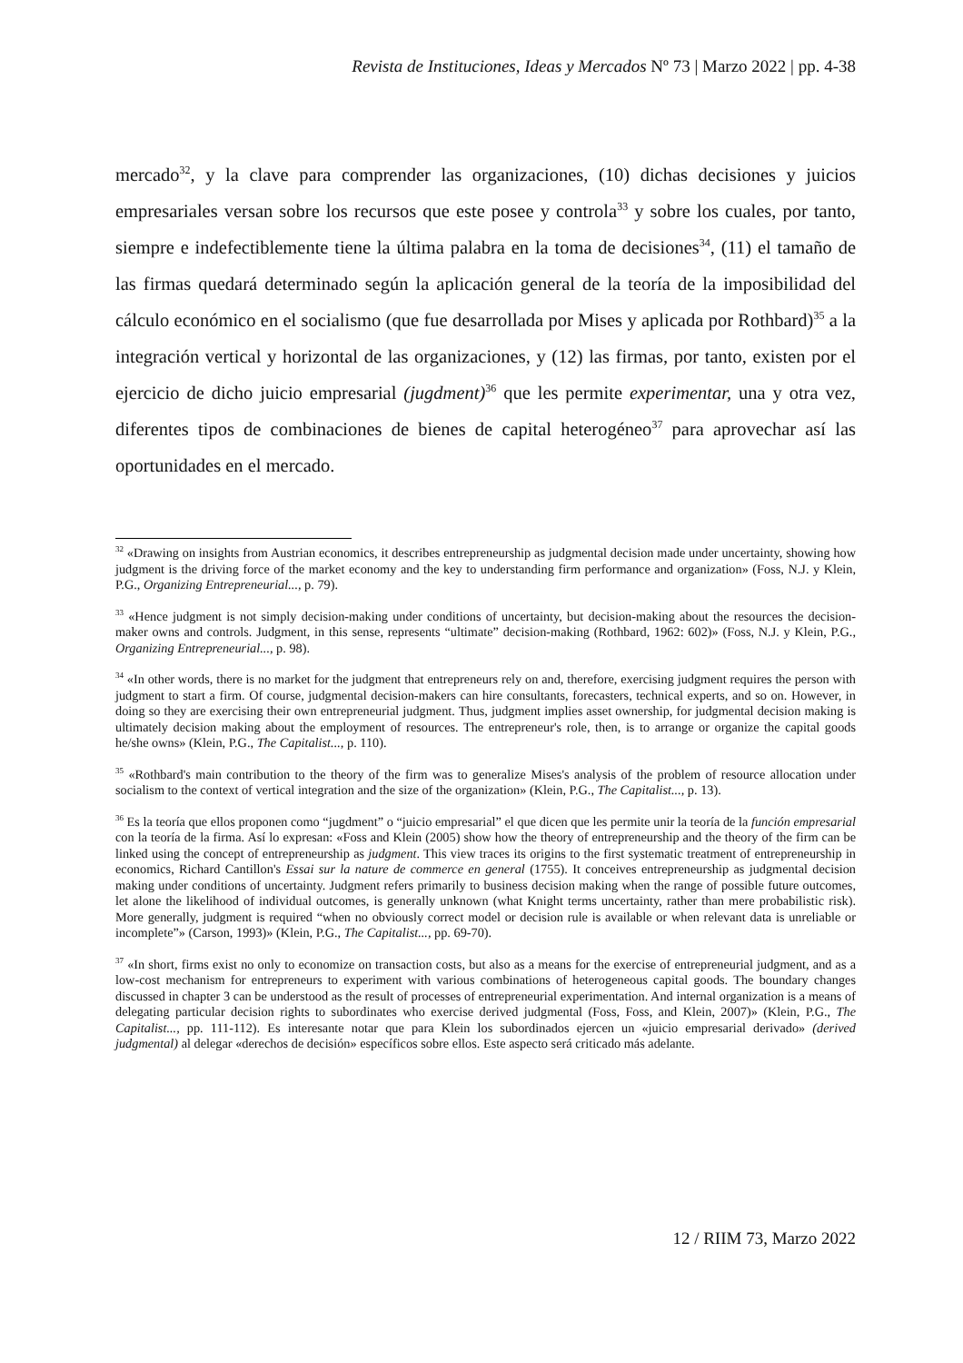Revista de Instituciones, Ideas y Mercados Nº 73 | Marzo 2022 | pp. 4-38
mercado<sup>32</sup>, y la clave para comprender las organizaciones, (10) dichas decisiones y juicios empresariales versan sobre los recursos que este posee y controla<sup>33</sup> y sobre los cuales, por tanto, siempre e indefectiblemente tiene la última palabra en la toma de decisiones<sup>34</sup>, (11) el tamaño de las firmas quedará determinado según la aplicación general de la teoría de la imposibilidad del cálculo económico en el socialismo (que fue desarrollada por Mises y aplicada por Rothbard)<sup>35</sup> a la integración vertical y horizontal de las organizaciones, y (12) las firmas, por tanto, existen por el ejercicio de dicho juicio empresarial (jugdment)<sup>36</sup> que les permite experimentar, una y otra vez, diferentes tipos de combinaciones de bienes de capital heterogéneo<sup>37</sup> para aprovechar así las oportunidades en el mercado.
<sup>32</sup> «Drawing on insights from Austrian economics, it describes entrepreneurship as judgmental decision made under uncertainty, showing how judgment is the driving force of the market economy and the key to understanding firm performance and organization» (Foss, N.J. y Klein, P.G., Organizing Entrepreneurial..., p. 79).
<sup>33</sup> «Hence judgment is not simply decision-making under conditions of uncertainty, but decision-making about the resources the decision-maker owns and controls. Judgment, in this sense, represents “ultimate” decision-making (Rothbard, 1962: 602)» (Foss, N.J. y Klein, P.G., Organizing Entrepreneurial..., p. 98).
<sup>34</sup> «In other words, there is no market for the judgment that entrepreneurs rely on and, therefore, exercising judgment requires the person with judgment to start a firm. Of course, judgmental decision-makers can hire consultants, forecasters, technical experts, and so on. However, in doing so they are exercising their own entrepreneurial judgment. Thus, judgment implies asset ownership, for judgmental decision making is ultimately decision making about the employment of resources. The entrepreneur's role, then, is to arrange or organize the capital goods he/she owns» (Klein, P.G., The Capitalist..., p. 110).
<sup>35</sup> «Rothbard's main contribution to the theory of the firm was to generalize Mises's analysis of the problem of resource allocation under socialism to the context of vertical integration and the size of the organization» (Klein, P.G., The Capitalist..., p. 13).
<sup>36</sup> Es la teoría que ellos proponen como “jugdment” o “juicio empresarial” el que dicen que les permite unir la teoría de la función empresarial con la teoría de la firma. Así lo expresan: «Foss and Klein (2005) show how the theory of entrepreneurship and the theory of the firm can be linked using the concept of entrepreneurship as judgment. This view traces its origins to the first systematic treatment of entrepreneurship in economics, Richard Cantillon's Essai sur la nature de commerce en general (1755). It conceives entrepreneurship as judgmental decision making under conditions of uncertainty. Judgment refers primarily to business decision making when the range of possible future outcomes, let alone the likelihood of individual outcomes, is generally unknown (what Knight terms uncertainty, rather than mere probabilistic risk). More generally, judgment is required “when no obviously correct model or decision rule is available or when relevant data is unreliable or incomplete”» (Carson, 1993)» (Klein, P.G., The Capitalist..., pp. 69-70).
<sup>37</sup> «In short, firms exist no only to economize on transaction costs, but also as a means for the exercise of entrepreneurial judgment, and as a low-cost mechanism for entrepreneurs to experiment with various combinations of heterogeneous capital goods. The boundary changes discussed in chapter 3 can be understood as the result of processes of entrepreneurial experimentation. And internal organization is a means of delegating particular decision rights to subordinates who exercise derived judgmental (Foss, Foss, and Klein, 2007)» (Klein, P.G., The Capitalist..., pp. 111-112). Es interesante notar que para Klein los subordinados ejercen un «juicio empresarial derivado» (derived judgmental) al delegar «derechos de decisión» específicos sobre ellos. Este aspecto será criticado más adelante.
12 / RIIM 73, Marzo 2022